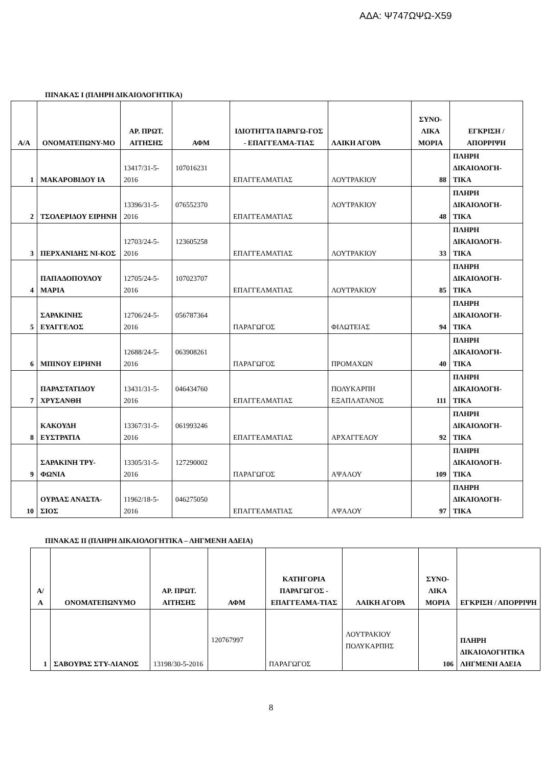ΑΔΑ: Ψ747ΩΨΩ-Χ59
ΠΙΝΑΚΑΣ I (ΠΛΗΡΗ ΔΙΚΑΙΟΛΟΓΗΤΙΚΑ)
| Α/Α | ΟΝΟΜΑΤΕΠΩΝΥ-ΜΟ | ΑΡ. ΠΡΩΤ. ΑΙΤΗΣΗΣ | ΑΦΜ | ΙΔΙΟΤΗΤΤΑ ΠΑΡΑΓΩ-ΓΟΣ - ΕΠΑΓΓΕΛΜΑ-ΤΙΑΣ | ΛΑΙΚΗ ΑΓΟΡΑ | ΣΥΝΟ-ΛΙΚΑ ΜΟΡΙΑ | ΕΓΚΡΙΣΗ / ΑΠΟΡΡΙΨΗ |
| --- | --- | --- | --- | --- | --- | --- | --- |
| 1 | ΜΑΚΑΡΟΒΙΔΟΥ ΙΑ | 13417/31-5-2016 | 107016231 | ΕΠΑΓΓΕΛΜΑΤΙΑΣ | ΛΟΥΤΡΑΚΙΟΥ | 88 | ΠΛΗΡΗ ΔΙΚΑΙΟΛΟΓΗ-ΤΙΚΑ |
| 2 | ΤΣΟΛΕΡΙΔΟΥ ΕΙΡΗΝΗ | 13396/31-5-2016 | 076552370 | ΕΠΑΓΓΕΛΜΑΤΙΑΣ | ΛΟΥΤΡΑΚΙΟΥ | 48 | ΠΛΗΡΗ ΔΙΚΑΙΟΛΟΓΗ-ΤΙΚΑ |
| 3 | ΠΕΡΧΑΝΙΔΗΣ ΝΙ-ΚΟΣ | 12703/24-5-2016 | 123605258 | ΕΠΑΓΓΕΛΜΑΤΙΑΣ | ΛΟΥΤΡΑΚΙΟΥ | 33 | ΠΛΗΡΗ ΔΙΚΑΙΟΛΟΓΗ-ΤΙΚΑ |
| 4 | ΠΑΠΑΔΟΠΟΥΛΟΥ ΜΑΡΙΑ | 12705/24-5-2016 | 107023707 | ΕΠΑΓΓΕΛΜΑΤΙΑΣ | ΛΟΥΤΡΑΚΙΟΥ | 85 | ΠΛΗΡΗ ΔΙΚΑΙΟΛΟΓΗ-ΤΙΚΑ |
| 5 | ΣΑΡΑΚΙΝΗΣ ΕΥΑΓΓΕΛΟΣ | 12706/24-5-2016 | 056787364 | ΠΑΡΑΓΩΓΟΣ | ΦΙΛΩΤΕΙΑΣ | 94 | ΠΛΗΡΗ ΔΙΚΑΙΟΛΟΓΗ-ΤΙΚΑ |
| 6 | ΜΠΙΝΟΥ ΕΙΡΗΝΗ | 12688/24-5-2016 | 063908261 | ΠΑΡΑΓΩΓΟΣ | ΠΡΟΜΑΧΩΝ | 40 | ΠΛΗΡΗ ΔΙΚΑΙΟΛΟΓΗ-ΤΙΚΑ |
| 7 | ΠΑΡΑΣΤΑΤΙΔΟΥ ΧΡΥΣΑΝΘΗ | 13431/31-5-2016 | 046434760 | ΕΠΑΓΓΕΛΜΑΤΙΑΣ | ΠΟΛΥΚΑΡΠΗ ΕΞΑΠΛΑΤΑΝΟΣ | 111 | ΠΛΗΡΗ ΔΙΚΑΙΟΛΟΓΗ-ΤΙΚΑ |
| 8 | ΚΑΚΟΥΔΗ ΕΥΣΤΡΑΤΙΑ | 13367/31-5-2016 | 061993246 | ΕΠΑΓΓΕΛΜΑΤΙΑΣ | ΑΡΧΑΓΓΕΛΟΥ | 92 | ΠΛΗΡΗ ΔΙΚΑΙΟΛΟΓΗ-ΤΙΚΑ |
| 9 | ΣΑΡΑΚΙΝΗ ΤΡΥ-ΦΩΝΙΑ | 13305/31-5-2016 | 127290002 | ΠΑΡΑΓΩΓΟΣ | ΑΨΑΛΟΥ | 109 | ΠΛΗΡΗ ΔΙΚΑΙΟΛΟΓΗ-ΤΙΚΑ |
| 10 | ΟΥΡΔΑΣ ΑΝΑΣΤΑ-ΣΙΟΣ | 11962/18-5-2016 | 046275050 | ΕΠΑΓΓΕΛΜΑΤΙΑΣ | ΑΨΑΛΟΥ | 97 | ΠΛΗΡΗ ΔΙΚΑΙΟΛΟΓΗ-ΤΙΚΑ |
ΠΙΝΑΚΑΣ II (ΠΛΗΡΗ ΔΙΚΑΙΟΛΟΓΗΤΙΚΑ – ΛΗΓΜΕΝΗ ΑΔΕΙΑ)
| Α/ Α | ΟΝΟΜΑΤΕΠΩΝΥΜΟ | ΑΡ. ΠΡΩΤ. ΑΙΤΗΣΗΣ | ΑΦΜ | ΚΑΤΗΓΟΡΙΑ ΠΑΡΑΓΩΓΟΣ - ΕΠΑΓΓΕΛΜΑ-ΤΙΑΣ | ΛΑΙΚΗ ΑΓΟΡΑ | ΣΥΝΟ-ΛΙΚΑ ΜΟΡΙΑ | ΕΓΚΡΙΣΗ / ΑΠΟΡΡΙΨΗ |
| --- | --- | --- | --- | --- | --- | --- | --- |
| 1 | ΣΑΒΟΥΡΑΣ ΣΤΥ-ΛΙΑΝΟΣ | 13198/30-5-2016 | 120767997 | ΠΑΡΑΓΩΓΟΣ | ΛΟΥΤΡΑΚΙΟΥ ΠΟΛΥΚΑΡΠΗΣ | 106 | ΠΛΗΡΗ ΔΙΚΑΙΟΛΟΓΗΤΙΚΑ ΛΗΓΜΕΝΗ ΑΔΕΙΑ |
8